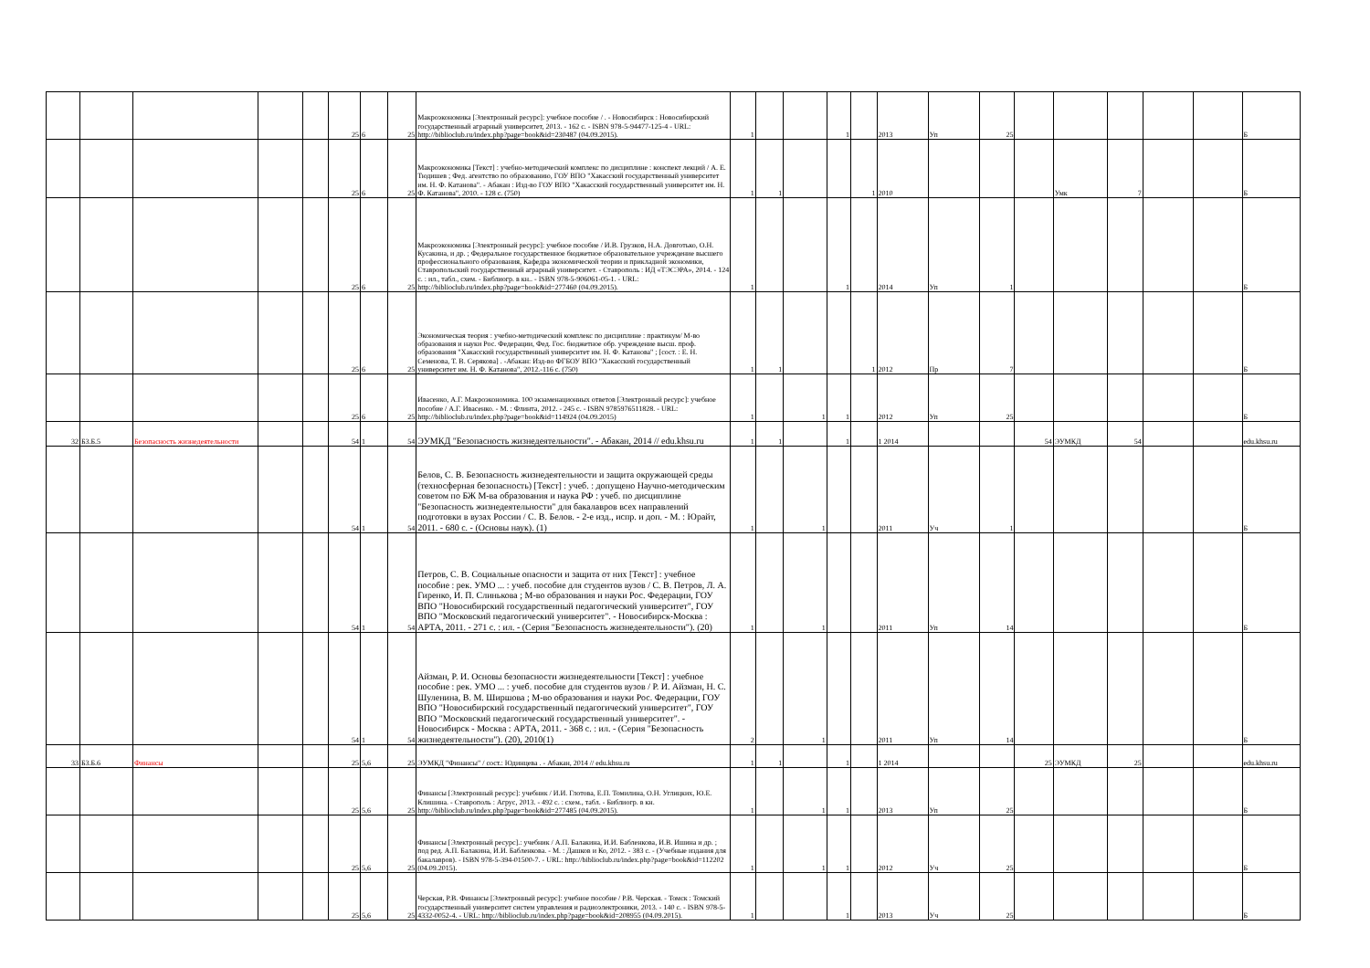| | | | | | 25 | 6 | 25 | Макроэкономика [Электронный ресурс]: учебное пособие / . - Новосибирск : Новосибирский государственный аграрный университет, 2013. - 162 с. - ISBN 978-5-94477-125-4 - URL: http://biblioclub.ru/index.php?page=book&id=230487 (04.09.2015). | 1 | | | 1 | | 2013 | Уп | 25 | | | | | | Б |
| | | | | | 25 | 6 | 25 | Макроэкономика [Текст] : учебно-методический комплекс по дисциплине : конспект лекций / А. Е. Тюдишев ; Фед. агентство по образованию, ГОУ ВПО "Хакасский государственный университет им. Н. Ф. Катанова". - Абакан : Изд-во ГОУ ВПО "Хакасский государственный университет им. Н. Ф. Катанова", 2010. - 128 с. (750) | 1 | 1 | | | 1 | 2010 | | | | Умк | 7 | | | Б |
| | | | | | 25 | 6 | 25 | Макроэкономика [Электронный ресурс]: учебное пособие / И.В. Грузков, Н.А. Довготько, О.Н. Кусакина, и др. ; Федеральное государственное бюджетное образовательное учреждение высшего профессионального образования, Кафедра экономической теории и прикладной экономики, Ставропольский государственный аграрный университет. - Ставрополь : ИД «ТЭСЭРА», 2014. - 124 с. : ил., табл., схем. - Библиогр. в кн.. - ISBN 978-5-906061-05-1. - URL: http://biblioclub.ru/index.php?page=book&id=277460 (04.09.2015). | 1 | | | 1 | | 2014 | Уп | 1 | | | | | | Б |
| | | | | | 25 | 6 | 25 | Экономическая теория : учебно-методический комплекс по дисциплине : практикум/ М-во образования и науки Рос. Федерации, Фед. Гос. бюджетное обр. учреждение высш. проф. образования "Хакасский государственный университет им. Н. Ф. Катанова" ; [сост. : Е. Н. Семенова, Т. В. Серякова] . -Абакан: Изд-во ФГБОУ ВПО "Хакасский государственный университет им. Н. Ф. Катанова", 2012.-116 с. (750) | 1 | 1 | | | 1 | 2012 | Пр | 7 | | | | | | Б |
| | | | | | 25 | 6 | 25 | Ивасенко, А.Г. Макроэкономика. 100 экзаменационных ответов [Электронный ресурс]: учебное пособие / А.Г. Ивасенко. - М. : Флинта, 2012. - 245 с. - ISBN 9785976511828. - URL: http://biblioclub.ru/index.php?page=book&id=114924 (04.09.2015) | 1 | | 1 | 1 | | 2012 | Уп | 25 | | | | | | Б |
| 32 | Б3.Б.5 | Безопасность жизнедеятельности | | | 54 | 1 | 54 | ЭУМКД "Безопасность жизнедеятельности". - Абакан, 2014 // edu.khsu.ru | 1 | 1 | | 1 | | 1 2014 | | | 54 | ЭУМКД | 54 | | | edu.khsu.ru |
| | | | | | 54 | 1 | 54 | Белов, С. В. Безопасность жизнедеятельности и защита окружающей среды (техносферная безопасность) [Текст] : учеб. : допущено Научно-методическим советом по БЖ М-ва образования и наука РФ : учеб. по дисциплине "Безопасность жизнедеятельности" для бакалавров всех направлений подготовки в вузах России / С. В. Белов. - 2-е изд., испр. и доп. - М. : Юрайт, 2011. - 680 с. - (Основы наук). (1) | 1 | | 1 | | | 2011 | Уч | 1 | | | | | | Б |
| | | | | | 54 | 1 | 54 | Петров, С. В. Социальные опасности и защита от них [Текст] : учебное пособие : рек. УМО ... : учеб. пособие для студентов вузов / С. В. Петров, Л. А. Гиренко, И. П. Слинькова ; М-во образования и науки Рос. Федерации, ГОУ ВПО "Новосибирский государственный педагогический университет", ГОУ ВПО "Московский педагогический университет". - Новосибирск-Москва : АРТА, 2011. - 271 с. : ил. - (Серия "Безопасность жизнедеятельности"). (20) | 1 | | 1 | | | 2011 | Уп | 14 | | | | | | Б |
| | | | | | 54 | 1 | 54 | Айзман, Р. И. Основы безопасности жизнедеятельности [Текст] : учебное пособие : рек. УМО ... : учеб. пособие для студентов вузов / Р. И. Айзман, Н. С. Шуленина, В. М. Ширшова ; М-во образования и науки Рос. Федерации, ГОУ ВПО "Новосибирский государственный педагогический университет", ГОУ ВПО "Московский педагогический государственный университет". - Новосибирск - Москва : АРТА, 2011. - 368 с. : ил. - (Серия "Безопасность жизнедеятельности"). (20), 2010(1) | 2 | | 1 | | | 2011 | Уп | 14 | | | | | | Б |
| 33 | Б3.Б.6 | Финансы | | | 25 | 5,6 | 25 | ЭУМКД "Финансы" / сост.: Юдинцева . - Абакан, 2014 // edu.khsu.ru | 1 | 1 | | 1 | | 1 2014 | | | 25 | ЭУМКД | 25 | | | edu.khsu.ru |
| | | | | | 25 | 5,6 | 25 | Финансы [Электронный ресурс]: учебник / И.И. Глотова, Е.П. Томилина, О.Н. Углицких, Ю.Е. Клишина. - Ставрополь : Агрус, 2013. - 492 с. : схем., табл. - Библиогр. в кн. http://biblioclub.ru/index.php?page=book&id=277485 (04.09.2015). | 1 | | 1 | 1 | | 2013 | Уп | 25 | | | | | | Б |
| | | | | | 25 | 5,6 | 25 | Финансы [Электронный ресурс].: учебник / А.П. Балакина, И.И. Бабленкова, И.В. Ишина и др. ; под ред. А.П. Балакина, И.И. Бабленкова. - М. : Дашков и Ко, 2012. - 383 с. - (Учебные издания для бакалавров). - ISBN 978-5-394-01500-7. - URL: http://biblioclub.ru/index.php?page=book&id=112202 (04.09.2015). | 1 | | 1 | 1 | | 2012 | Уч | 25 | | | | | | Б |
| | | | | | 25 | 5,6 | 25 | Черская, Р.В. Финансы [Электронный ресурс]: учебное пособие / Р.В. Черская. - Томск : Томский государственный университет систем управления и радиоэлектроники, 2013. - 140 с. - ISBN 978-5-4332-0052-4. - URL: http://biblioclub.ru/index.php?page=book&id=208955 (04.09.2015). | 1 | | | 1 | | 2013 | Уч | 25 | | | | | | Б |